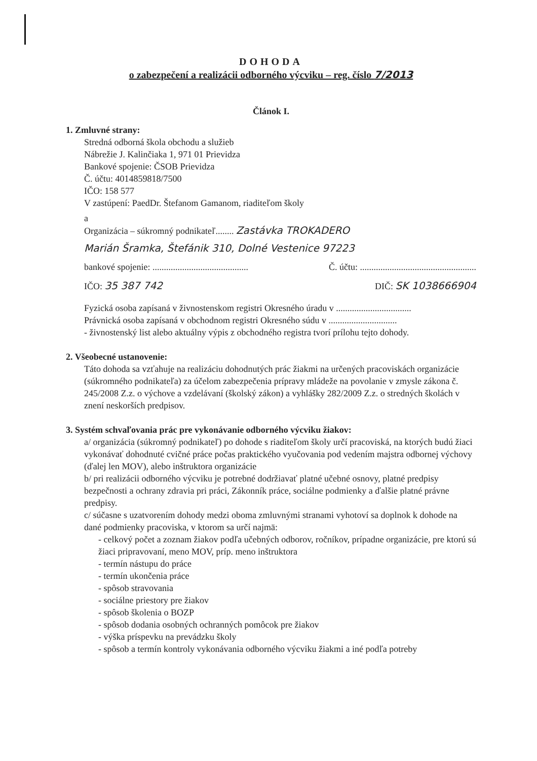DOHODA
o zabezpečení a realizácii odborného výcviku – reg. číslo 7/2013
Článok I.
1. Zmluvné strany:
Stredná odborná škola obchodu a služieb
Nábrežie J. Kalinčiaka 1, 971 01 Prievidza
Bankové spojenie: ČSOB Prievidza
Č. účtu: 4014859818/7500
IČO: 158 577
V zastúpení: PaedDr. Štefanom Gamanom, riaditeľom školy
a
Organizácia – súkromný podnikateľ........ Zastávka TROKADERO
Marián Šramka, Štefánik 310, Dolné Vestenice 97223
bankové spojenie: .......................................... Č. účtu: ...................................................
IČO: 35 387 742 DIČ: SK 1038666904
Fyzická osoba zapísaná v živnostenskom registri Okresného úradu v .................................
Právnická osoba zapísaná v obchodnom registri Okresného súdu v ..............................
- živnostenský list alebo aktuálny výpis z obchodného registra tvorí prílohu tejto dohody.
2. Všeobecné ustanovenie:
Táto dohoda sa vzťahuje na realizáciu dohodnutých prác žiakmi na určených pracoviskách organizácie (súkromného podnikateľa) za účelom zabezpečenia prípravy mládeže na povolanie v zmysle zákona č. 245/2008 Z.z. o výchove a vzdelávaní (školský zákon) a vyhlášky 282/2009 Z.z. o stredných školách v znení neskorších predpisov.
3. Systém schvaľovania prác pre vykonávanie odborného výcviku žiakov:
a/ organizácia (súkromný podnikateľ) po dohode s riaditeľom školy určí pracoviská, na ktorých budú žiaci vykonávať dohodnuté cvičné práce počas praktického vyučovania pod vedením majstra odbornej výchovy (ďalej len MOV), alebo inštruktora organizácie
b/ pri realizácii odborného výcviku je potrebné dodržiavať platné učebné osnovy, platné predpisy bezpečnosti a ochrany zdravia pri práci, Zákonník práce, sociálne podmienky a ďalšie platné právne predpisy.
c/ súčasne s uzatvorením dohody medzi oboma zmluvnými stranami vyhotoví sa doplnok k dohode na dané podmienky pracoviska, v ktorom sa určí najmä:
- celkový počet a zoznam žiakov podľa učebných odborov, ročníkov, prípadne organizácie, pre ktorú sú žiaci pripravovaní, meno MOV, príp. meno inštruktora
- termín nástupu do práce
- termín ukončenia práce
- spôsob stravovania
- sociálne priestory pre žiakov
- spôsob školenia o BOZP
- spôsob dodania osobných ochranných pomôcok pre žiakov
- výška príspevku na prevádzku školy
- spôsob a termín kontroly vykonávania odborného výcviku žiakmi a iné podľa potreby